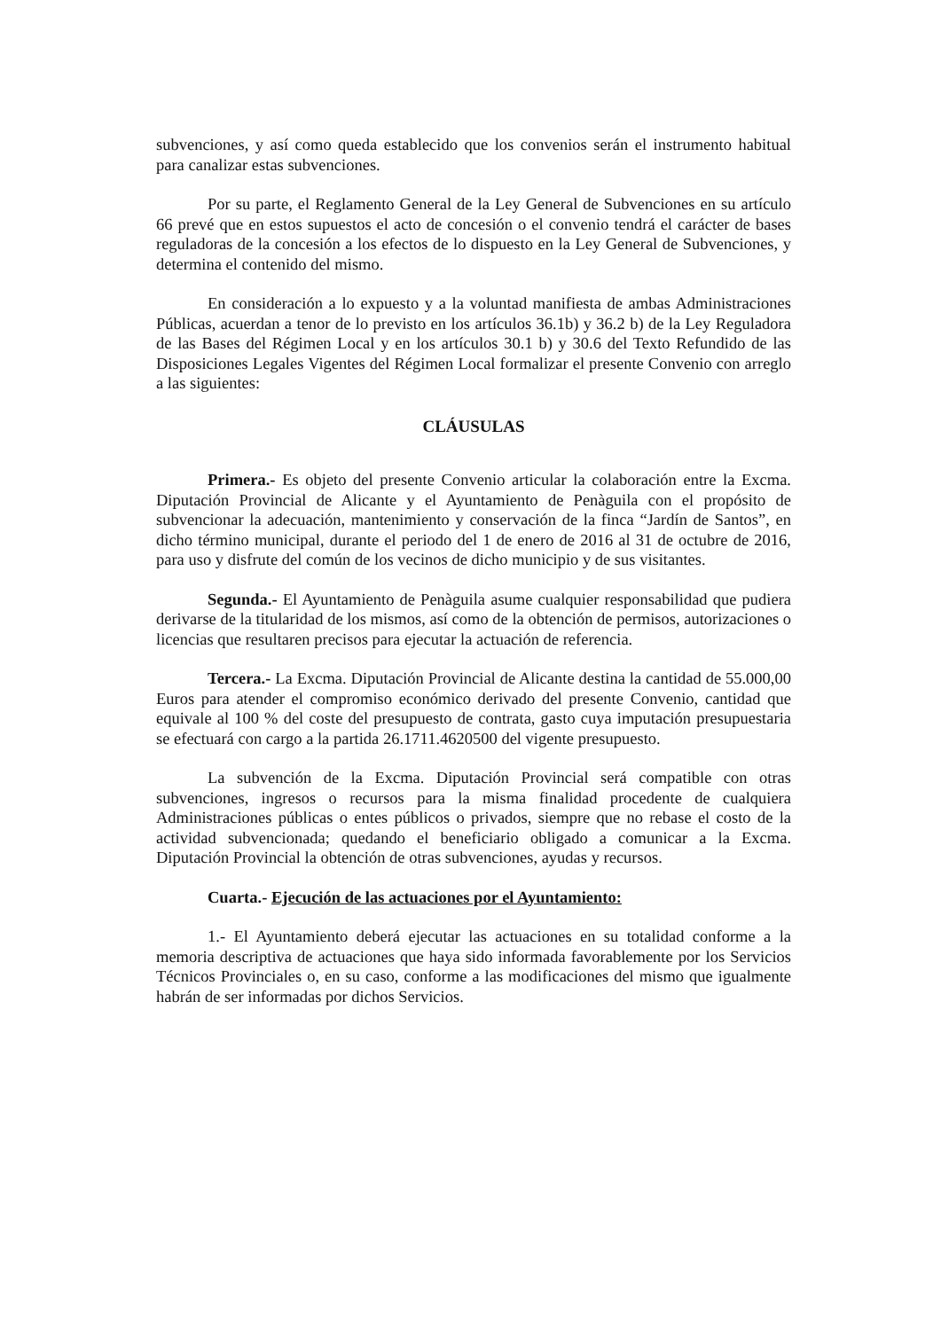subvenciones, y así como queda establecido que los convenios serán el instrumento habitual para canalizar estas subvenciones.
Por su parte, el Reglamento General de la Ley General de Subvenciones en su artículo 66 prevé que en estos supuestos el acto de concesión o el convenio tendrá el carácter de bases reguladoras de la concesión a los efectos de lo dispuesto en la Ley General de Subvenciones, y determina el contenido del mismo.
En consideración a lo expuesto y a la voluntad manifiesta de ambas Administraciones Públicas, acuerdan a tenor de lo previsto en los artículos 36.1b) y 36.2 b) de la Ley Reguladora de las Bases del Régimen Local y en los artículos 30.1 b) y 30.6 del Texto Refundido de las Disposiciones Legales Vigentes del Régimen Local formalizar el presente Convenio con arreglo a las siguientes:
CLÁUSULAS
Primera.- Es objeto del presente Convenio articular la colaboración entre la Excma. Diputación Provincial de Alicante y el Ayuntamiento de Penàguila con el propósito de subvencionar la adecuación, mantenimiento y conservación de la finca “Jardín de Santos”, en dicho término municipal, durante el periodo del 1 de enero de 2016 al 31 de octubre de 2016, para uso y disfrute del común de los vecinos de dicho municipio y de sus visitantes.
Segunda.- El Ayuntamiento de Penàguila asume cualquier responsabilidad que pudiera derivarse de la titularidad de los mismos, así como de la obtención de permisos, autorizaciones o licencias que resultaren precisos para ejecutar la actuación de referencia.
Tercera.- La Excma. Diputación Provincial de Alicante destina la cantidad de 55.000,00 Euros para atender el compromiso económico derivado del presente Convenio, cantidad que equivale al 100 % del coste del presupuesto de contrata, gasto cuya imputación presupuestaria se efectuará con cargo a la partida 26.1711.4620500 del vigente presupuesto.
La subvención de la Excma. Diputación Provincial será compatible con otras subvenciones, ingresos o recursos para la misma finalidad procedente de cualquiera Administraciones públicas o entes públicos o privados, siempre que no rebase el costo de la actividad subvencionada; quedando el beneficiario obligado a comunicar a la Excma. Diputación Provincial la obtención de otras subvenciones, ayudas y recursos.
Cuarta.- Ejecución de las actuaciones por el Ayuntamiento:
1.- El Ayuntamiento deberá ejecutar las actuaciones en su totalidad conforme a la memoria descriptiva de actuaciones que haya sido informada favorablemente por los Servicios Técnicos Provinciales o, en su caso, conforme a las modificaciones del mismo que igualmente habrán de ser informadas por dichos Servicios.